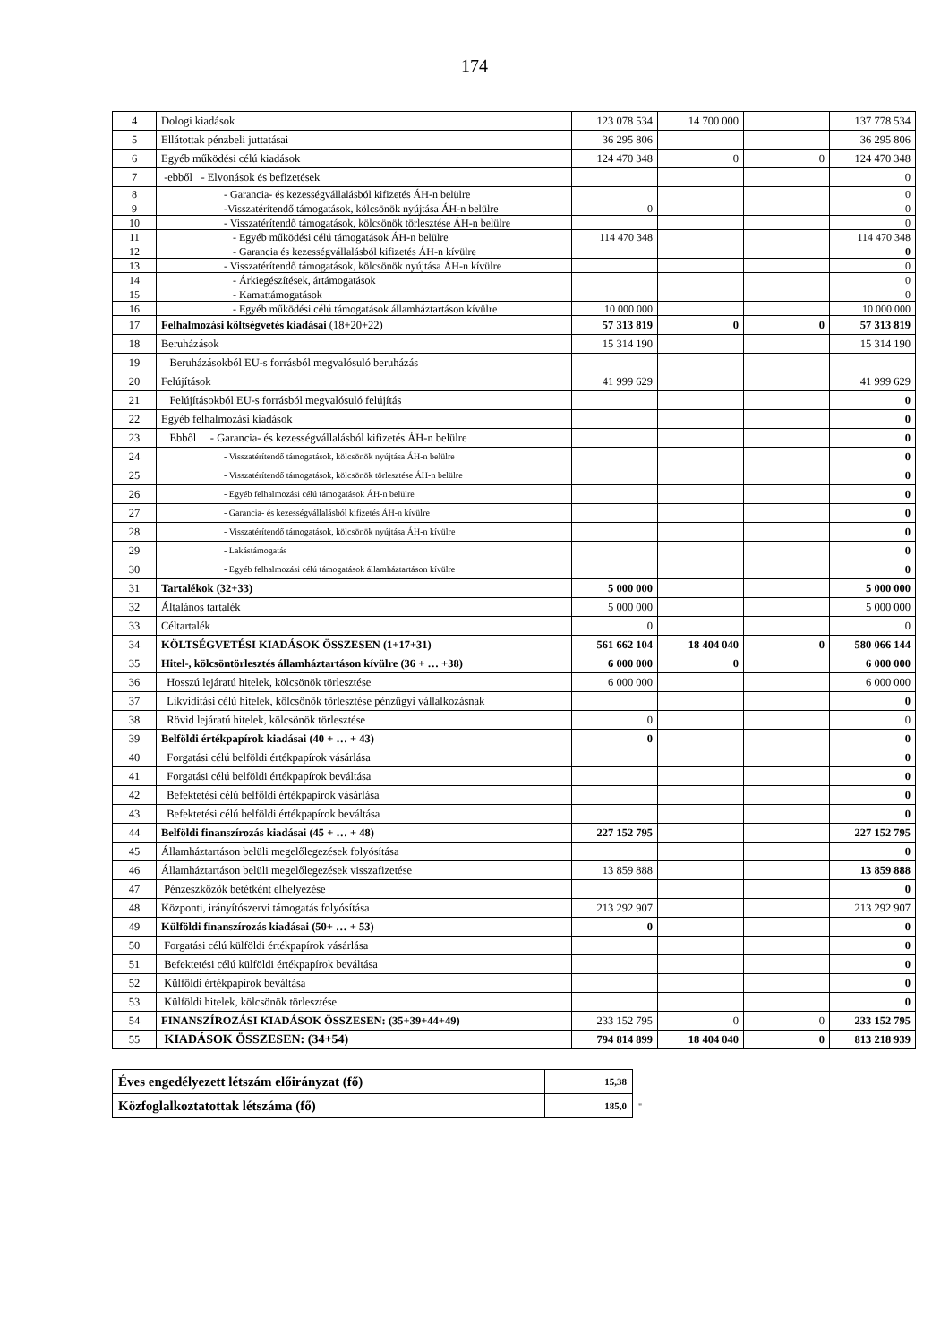174
| 4 | Dologi kiadások | 123 078 534 | 14 700 000 | | 137 778 534 |
| 5 | Ellátottak pénzbeli juttatásai | 36 295 806 | | | 36 295 806 |
| 6 | Egyéb működési célú kiadások | 124 470 348 | 0 | 0 | 124 470 348 |
| 7 | -ebből - Elvonások és befizetések | | | | 0 |
| 8 | - Garancia- és kezességvállalásból kifizetés ÁH-n belülre | | | | 0 |
| 9 | -Visszatérítendő támogatások, kölcsönök nyújtása ÁH-n belülre | 0 | | | 0 |
| 10 | - Visszatérítendő támogatások, kölcsönök törlesztése ÁH-n belülre | | | | 0 |
| 11 | - Egyéb működési célú támogatások ÁH-n belülre | 114 470 348 | | | 114 470 348 |
| 12 | - Garancia és kezességvállalásból kifizetés ÁH-n kívülre | | | | 0 |
| 13 | - Visszatérítendő támogatások, kölcsönök nyújtása ÁH-n kívülre | | | | 0 |
| 14 | - Árkiegészítések, ártámogatások | | | | 0 |
| 15 | - Kamattámogatások | | | | 0 |
| 16 | - Egyéb működési célú támogatások államháztartáson kívülre | 10 000 000 | | | 10 000 000 |
| 17 | Felhalmozási költségvetés kiadásai (18+20+22) | 57 313 819 | 0 | 0 | 57 313 819 |
| 18 | Beruházások | 15 314 190 | | | 15 314 190 |
| 19 | Beruházásokból EU-s forrásból megvalósuló beruházás | | | | |
| 20 | Felújítások | 41 999 629 | | | 41 999 629 |
| 21 | Felújításokból EU-s forrásból megvalósuló felújítás | | | | 0 |
| 22 | Egyéb felhalmozási kiadások | | | | 0 |
| 23 | Ebből - Garancia- és kezességvállalásból kifizetés ÁH-n belülre | | | | 0 |
| 24 | - Visszatérítendő támogatások, kölcsönök nyújtása ÁH-n belülre | | | | 0 |
| 25 | - Visszatérítendő támogatások, kölcsönök törlesztése ÁH-n belülre | | | | 0 |
| 26 | - Egyéb felhalmozási célú támogatások ÁH-n belülre | | | | 0 |
| 27 | - Garancia- és kezességvállalásból kifizetés ÁH-n kívülre | | | | 0 |
| 28 | - Visszatérítendő támogatások, kölcsönök nyújtása ÁH-n kívülre | | | | 0 |
| 29 | - Lakástámogatás | | | | 0 |
| 30 | - Egyéb felhalmozási célú támogatások államháztartáson kívülre | | | | 0 |
| 31 | Tartalékok (32+33) | 5 000 000 | | | 5 000 000 |
| 32 | Általános tartalék | 5 000 000 | | | 5 000 000 |
| 33 | Céltartalék | 0 | | | 0 |
| 34 | KÖLTSÉGVETÉSI KIADÁSOK ÖSSZESEN (1+17+31) | 561 662 104 | 18 404 040 | 0 | 580 066 144 |
| 35 | Hitel-, kölcsöntörlesztés államháztartáson kívülre (36 + … +38) | 6 000 000 | 0 | | 6 000 000 |
| 36 | Hosszú lejáratú hitelek, kölcsönök törlesztése | 6 000 000 | | | 6 000 000 |
| 37 | Likviditási célú hitelek, kölcsönök törlesztése pénzügyi vállalkozásnak | | | | 0 |
| 38 | Rövid lejáratú hitelek, kölcsönök törlesztése | 0 | | | 0 |
| 39 | Belföldi értékpapírok kiadásai (40 + … + 43) | 0 | | | 0 |
| 40 | Forgatási célú belföldi értékpapírok vásárlása | | | | 0 |
| 41 | Forgatási célú belföldi értékpapírok beváltása | | | | 0 |
| 42 | Befektetési célú belföldi értékpapírok vásárlása | | | | 0 |
| 43 | Befektetési célú belföldi értékpapírok beváltása | | | | 0 |
| 44 | Belföldi finanszírozás kiadásai (45 + … + 48) | 227 152 795 | | | 227 152 795 |
| 45 | Államháztartáson belüli megelőlegezések folyósítása | | | | 0 |
| 46 | Államháztartáson belüli megelőlegezések visszafizetése | 13 859 888 | | | 13 859 888 |
| 47 | Pénzeszközök betétként elhelyezése | | | | 0 |
| 48 | Központi, irányítószervi támogatás folyósítása | 213 292 907 | | | 213 292 907 |
| 49 | Külföldi finanszírozás kiadásai (50+ … + 53) | 0 | | | 0 |
| 50 | Forgatási célú külföldi értékpapírok vásárlása | | | | 0 |
| 51 | Befektetési célú külföldi értékpapírok beváltása | | | | 0 |
| 52 | Külföldi értékpapírok beváltása | | | | 0 |
| 53 | Külföldi hitelek, kölcsönök törlesztése | | | | 0 |
| 54 | FINANSZÍROZÁSI KIADÁSOK ÖSSZESEN: (35+39+44+49) | 233 152 795 | 0 | 0 | 233 152 795 |
| 55 | KIADÁSOK ÖSSZESEN: (34+54) | 794 814 899 | 18 404 040 | 0 | 813 218 939 |
| Éves engedélyezett létszám előirányzat (fő) | 15,38 | |
| Közfoglalkoztatottak létszáma (fő) | 185,0 | " |